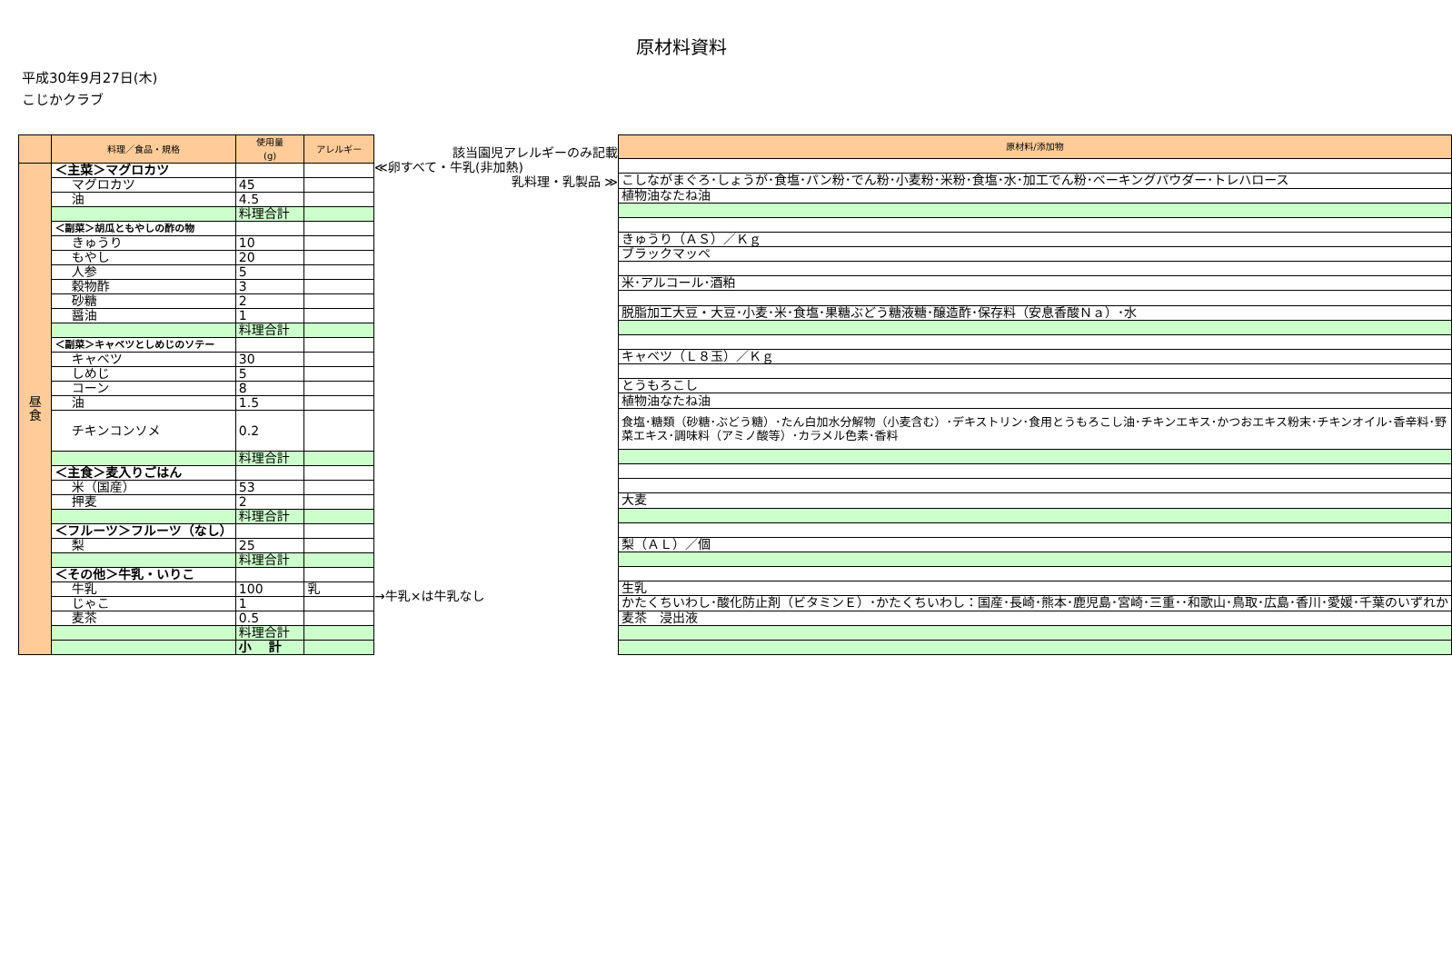原材料資料
平成30年9月27日(木)
こじかクラブ
| | 料理／食品・規格 | 使用量 (g) | アレルギー |
| --- | --- | --- | --- |
| 昼 食 | ＜主菜＞マグロカツ | | |
| | マグロカツ | 45 | |
| | 油 | 4.5 | |
| | | 料理合計 | |
| | ＜副菜＞胡瓜ともやしの酢の物 | | |
| | きゅうり | 10 | |
| | もやし | 20 | |
| | 人参 | 5 | |
| | 穀物酢 | 3 | |
| | 砂糖 | 2 | |
| | 醤油 | 1 | |
| | | 料理合計 | |
| | ＜副菜＞キャベツとしめじのソテー | | |
| | キャベツ | 30 | |
| | しめじ | 5 | |
| | コーン | 8 | |
| | 油 | 1.5 | |
| | チキンコンソメ | 0.2 | |
| | | 料理合計 | |
| | ＜主食＞麦入りごはん | | |
| | 米（国産） | 53 | |
| | 押麦 | 2 | |
| | | 料理合計 | |
| | ＜フルーツ＞フルーツ（なし） | | |
| | 梨 | 25 | |
| | | 料理合計 | |
| | ＜その他＞牛乳・いりこ | | |
| | 牛乳 | 100 | 乳 |
| | じゃこ | 1 | |
| | 麦茶 | 0.5 | |
| | | 料理合計 | |
| | | 小 計 | |
該当園児アレルギーのみ記載
≪卵すべて・牛乳(非加熱)
乳料理・乳製品 ≫
→牛乳×は牛乳なし
| 原材料/添加物 |
| --- |
| こしながまぐろ･しょうが･食塩･パン粉･でん粉･小麦粉･米粉･食塩･水･加工でん粉･ベーキングパウダー･トレハロース |
| 植物油なたね油 |
| きゅうり（ＡＳ）／Ｋｇ |
| ブラックマッペ |
| 米･アルコール･酒粕 |
| 脱脂加工大豆・大豆･小麦･米･食塩･果糖ぶどう糖液糖･醸造酢･保存料（安息香酸Ｎａ）･水 |
| キャベツ（Ｌ８玉）／Ｋｇ |
| とうもろこし |
| 植物油なたね油 |
| 食塩･糖類（砂糖･ぶどう糖）･たん白加水分解物（小麦含む）･デキストリン･食用とうもろこし油･チキンエキス･かつおエキス粉末･チキンオイル･香辛料･野菜エキス･調味料（アミノ酸等）･カラメル色素･香料 |
| 大麦 |
| 梨（ＡＬ）／個 |
| 生乳 |
| かたくちいわし･酸化防止剤（ビタミンＥ）･かたくちいわし：国産･長崎･熊本･鹿児島･宮崎･三重･･和歌山･鳥取･広島･香川･愛媛･千葉のいずれか |
| 麦茶 浸出液 |